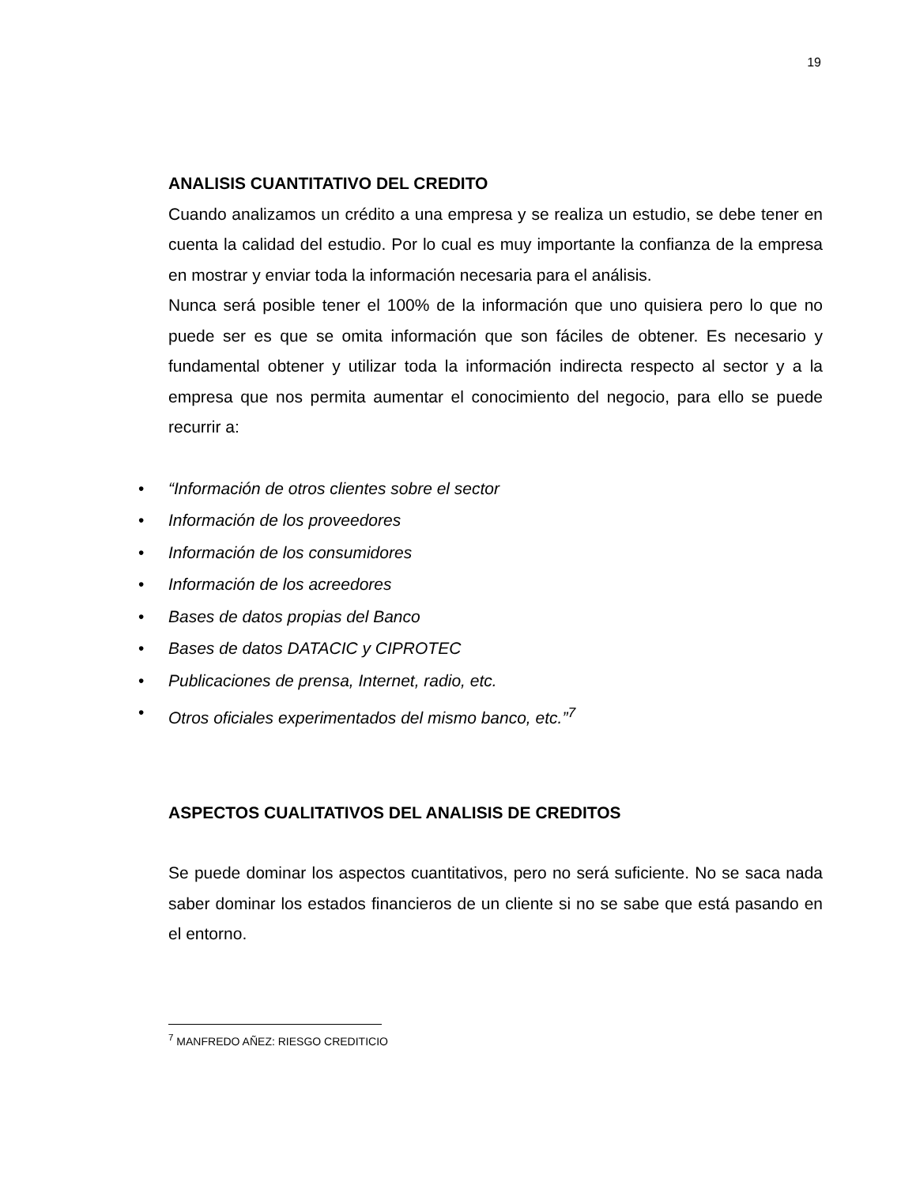19
ANALISIS CUANTITATIVO DEL CREDITO
Cuando analizamos un crédito a una empresa y se realiza un estudio, se debe tener en cuenta la calidad del estudio. Por lo cual es muy importante la confianza de la empresa en mostrar y enviar toda la información necesaria para el análisis.
Nunca será posible tener el 100% de la información que uno quisiera pero lo que no puede ser es que se omita información que son fáciles de obtener. Es necesario y fundamental obtener y utilizar toda la información indirecta respecto al sector y a la empresa que nos permita aumentar el conocimiento del negocio, para ello se puede recurrir a:
• “Información de otros clientes sobre el sector
• Información de los proveedores
• Información de los consumidores
• Información de los acreedores
• Bases de datos propias del Banco
• Bases de datos DATACIC y CIPROTEC
• Publicaciones de prensa, Internet, radio, etc.
• Otros oficiales experimentados del mismo banco, etc.”<sup>7</sup>
ASPECTOS CUALITATIVOS DEL ANALISIS DE CREDITOS
Se puede dominar los aspectos cuantitativos, pero no será suficiente. No se saca nada saber dominar los estados financieros de un cliente si no se sabe que está pasando en el entorno.
<sup>7</sup> MANFREDO AÑEZ: RIESGO CREDITICIO